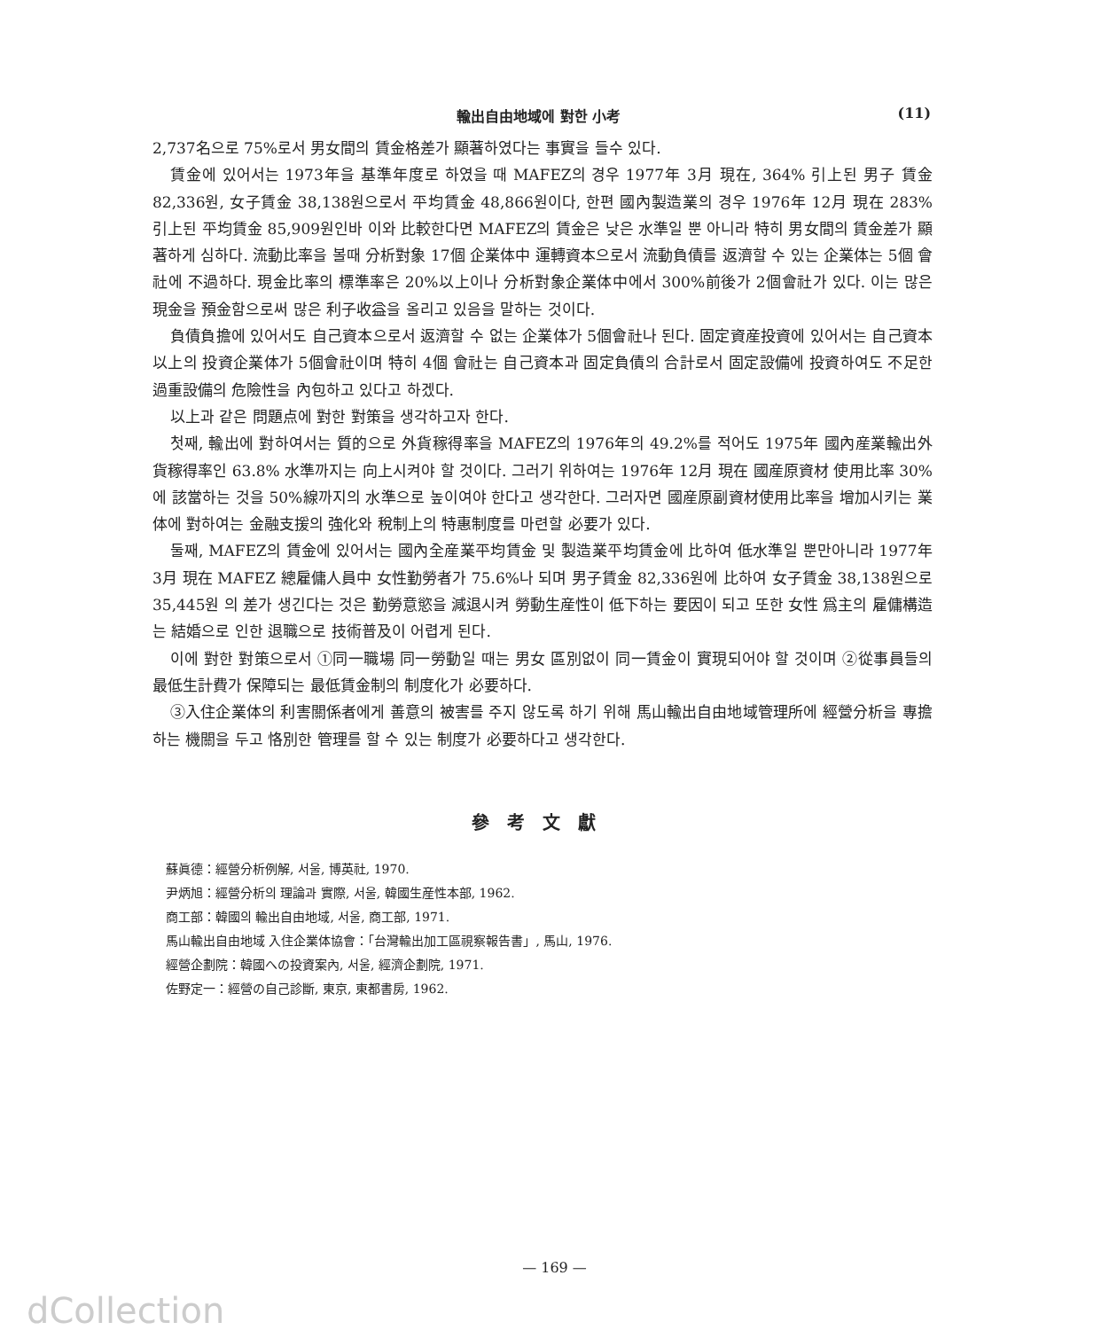輸出自由地域에 對한 小考 (11)
2,737名으로 75%로서 男女間의 賃金格差가 顯著하였다는 事實을 들수 있다.
賃金에 있어서는 1973年을 基準年度로 하였을 때 MAFEZ의 경우 1977年 3月 現在, 364% 引上된 男子 賃金 82,336원, 女子賃金 38,138원으로서 平均賃金 48,866원이다, 한편 國內製造業의 경우 1976年 12月 現在 283% 引上된 平均賃金 85,909원인바 이와 比較한다면 MAFEZ의 賃金은 낮은 水準일 뿐 아니라 特히 男女間의 賃金差가 顯著하게 심하다. 流動比率을 볼때 分析對象 17個 企業体中 運轉資本으로서 流動負債를 返濟할 수 있는 企業体는 5個 會社에 不過하다. 現金比率의 標準率은 20%以上이나 分析對象企業体中에서 300%前後가 2個會社가 있다. 이는 많은 現金을 預金함으로써 많은 利子收益을 올리고 있음을 말하는 것이다.
負債負擔에 있어서도 自己資本으로서 返濟할 수 없는 企業体가 5個會社나 된다. 固定資産投資에 있어서는 自己資本以上의 投資企業体가 5個會社이며 特히 4個 會社는 自己資本과 固定負債의 合計로서 固定設備에 投資하여도 不足한 過重設備의 危險性을 內包하고 있다고 하겠다.
以上과 같은 問題点에 對한 對策을 생각하고자 한다.
첫째, 輸出에 對하여서는 質的으로 外貨稼得率을 MAFEZ의 1976年의 49.2%를 적어도 1975年 國內産業輸出外貨稼得率인 63.8% 水準까지는 向上시켜야 할 것이다. 그러기 위하여는 1976年 12月 現在 國産原資材 使用比率 30%에 該當하는 것을 50%線까지의 水準으로 높이여야 한다고 생각한다. 그러자면 國産原副資材使用比率을 增加시키는 業体에 對하여는 金融支援의 強化와 稅制上의 特惠制度를 마련할 必要가 있다.
둘째, MAFEZ의 賃金에 있어서는 國內全産業平均賃金 및 製造業平均賃金에 比하여 低水準일 뿐만아니라 1977年 3月 現在 MAFEZ 總雇傭人員中 女性勤勞者가 75.6%나 되며 男子賃金 82,336원에 比하여 女子賃金 38,138원으로 35,445원 의 差가 생긴다는 것은 勤勞意慾을 減退시켜 勞動生産性이 低下하는 要因이 되고 또한 女性 爲主의 雇傭構造는 結婚으로 인한 退職으로 技術普及이 어렵게 된다.
이에 對한 對策으로서 ①同一職場 同一勞動일 때는 男女 區別없이 同一賃金이 實現되어야 할 것이며 ②從事員들의 最低生計費가 保障되는 最低賃金制의 制度化가 必要하다.
③入住企業体의 利害關係者에게 善意의 被害를 주지 않도록 하기 위해 馬山輸出自由地域管理所에 經營分析을 專擔하는 機關을 두고 恪別한 管理를 할 수 있는 制度가 必要하다고 생각한다.
參考文獻
蘇眞德：經營分析例解, 서울, 博英社, 1970.
尹炳旭：經營分析의 理論과 實際, 서울, 韓國生産性本部, 1962.
商工部：韓國의 輸出自由地域, 서울, 商工部, 1971.
馬山輸出自由地域 入住企業体協會：「台灣輸出加工區視察報告書」, 馬山, 1976.
經營企劃院：韓國への投資案內, 서울, 經濟企劃院, 1971.
佐野定一：經營の自己診斷, 東京, 東都書房, 1962.
— 169 —
dCollection